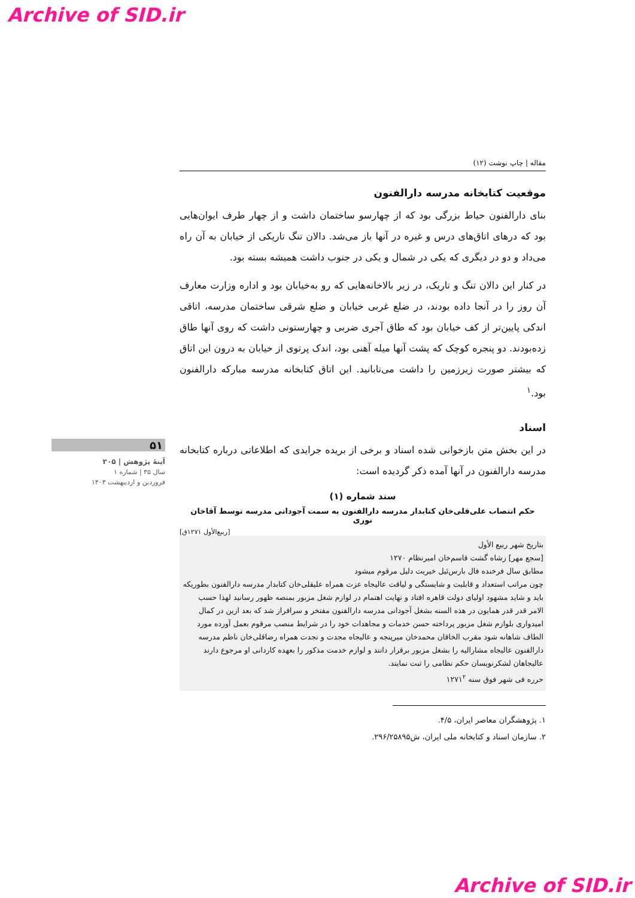Archive of SID.ir
۵۱
آینهٔ پژوهش | ۲۰۵
سال ۳۵ | شماره ۱
فروردین و اردیبهشت ۱۴۰۳
مقاله | چاپ نوشت (۱۲)
موقعیت کتابخانه مدرسه دارالفنون
بنای دارالفنون حیاط بزرگی بود که از چهارسو ساختمان داشت و از چهار طرف ایوان‌هایی بود که درهای اتاق‌های درس و غیره در آنها باز می‌شد. دالان تنگ تاریکی از خیابان به آن راه می‌داد و دو در دیگری که یکی در شمال و یکی در جنوب داشت همیشه بسته بود.
در کنار این دالان تنگ و تاریک، در زیر بالاخانه‌هایی که رو به‌خیابان بود و اداره وزارت معارف آن روز را در آنجا داده بودند، در ضلع غربی خیابان و ضلع شرقی ساختمان مدرسه، اتاقی اندکی پایین‌تر از کف خیابان بود که طاق آجری ضربی و چهارستونی داشت که روی آنها طاق زده‌بودند. دو پنجره کوچک که پشت آنها میله آهنی بود، اندک پرتوی از خیابان به درون این اتاق که بیشتر صورت زیرزمین را داشت می‌تابانید. این اتاق کتابخانه مدرسه مبارکه دارالفنون بود.<sup>۱</sup>
اسناد
در این بخش متن بازخوانی شده اسناد و برخی از بریده جراید‌ی که اطلاعاتی درباره کتابخانه مدرسه دارالفنون در آنها آمده ذکر گردیده است:
سند شماره (۱)
حکم انتصاب علی‌قلی‌خان کتابدار مدرسه دارالفنون به سمت آجودانی مدرسه توسط آقاخان نوری
[ربیع‌الأول ۱۲۷۱ق]
بتاریخ شهر ربیع الأول
[سجع مهر] زشاه گشت قاسم‌خان امیرنظام ۱۲۷۰
مطابق سال فرخنده فال بارس‌ئیل خیریت دلیل مرقوم میشود
چون مراتب استعداد و قابلیت و شایستگی و لیاقت عالیجاه عزت همراه علیقلی‌خان کتابدار مدرسه دارالفنون بطوریکه باید و شاید مشهود اولیای دولت قاهره افتاد و نهایت اهتمام در لوازم شغل مزبور بمنصه ظهور رسانید لهذا حسب الامر قدر قدر همایون در هذه السنه بشغل آجودانی مدرسه دارالفنون مفتخر و سرافراز شد که بعد ازین در کمال امیدواری بلوازم شغل مزبور پرداخته حسن خدمات و مجاهدات خود را در شرایط منصب مرقوم بعمل آورده مورد الطاف شاهانه شود مقرب الخاقان محمدخان میرپنجه و عالیجاه مجدت و نجدت همراه رضاقلی‌خان ناظم مدرسه دارالفنون عالیجاه مشارالیه را بشغل مزبور برقرار دانند و لوازم خدمت مذکور را بعهده کاردانی او مرجوع دارند عالیجاهان لشکرنویسان حکم نظامی را ثبت نمایند.
حرره فی شهر فوق سنه ۱۲۷۱<sup>۲</sup>
۱. پژوهشگران معاصر ایران، ۴/۵.
۲. سازمان اسناد و کتابخانه ملی ایران، ش۲۹۶/۲۵۸۹۵.
Archive of SID.ir